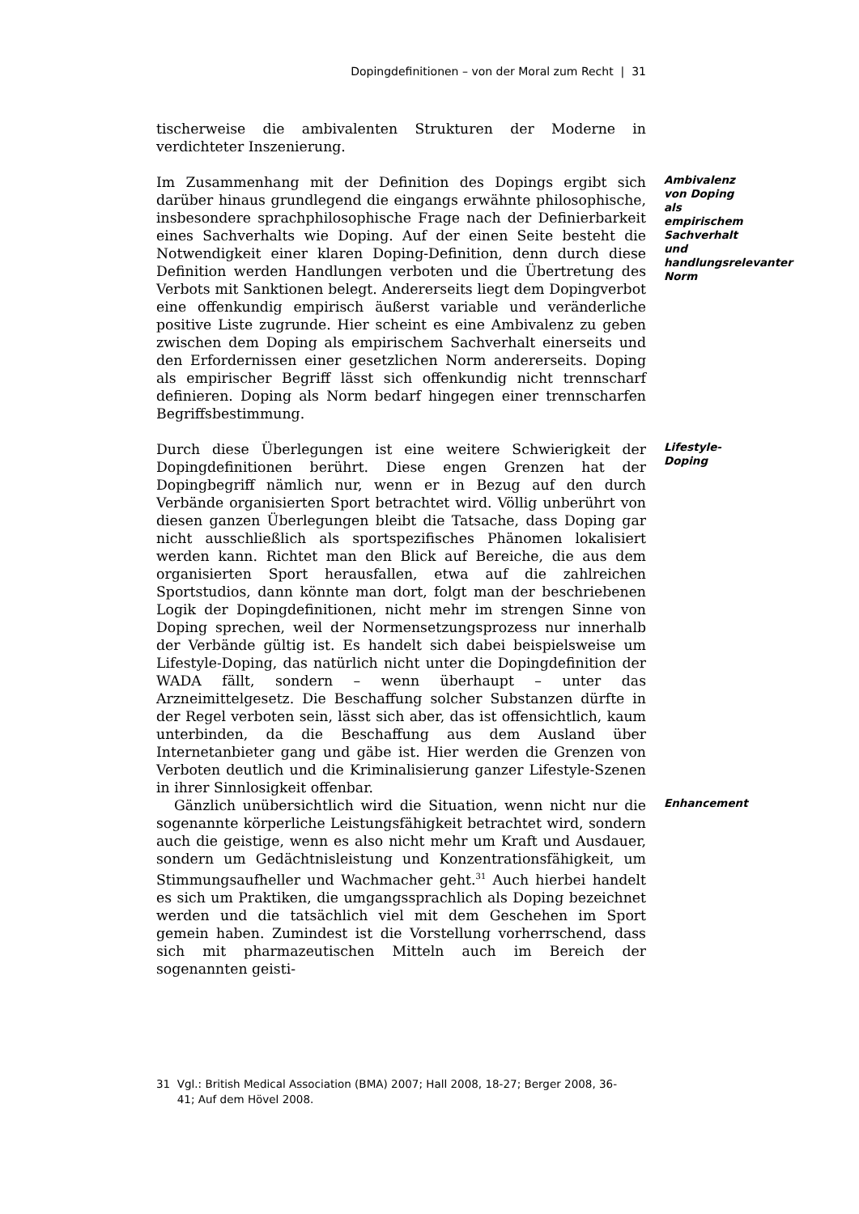Dopingdefinitionen – von der Moral zum Recht | 31
tischerweise die ambivalenten Strukturen der Moderne in verdichteter Inszenierung.
Im Zusammenhang mit der Definition des Dopings ergibt sich darüber hinaus grundlegend die eingangs erwähnte philosophische, insbesondere sprachphilosophische Frage nach der Definierbarkeit eines Sachverhalts wie Doping. Auf der einen Seite besteht die Notwendigkeit einer klaren Doping-Definition, denn durch diese Definition werden Handlungen verboten und die Übertretung des Verbots mit Sanktionen belegt. Andererseits liegt dem Dopingverbot eine offenkundig empirisch äußerst variable und veränderliche positive Liste zugrunde. Hier scheint es eine Ambivalenz zu geben zwischen dem Doping als empirischem Sachverhalt einerseits und den Erfordernissen einer gesetzlichen Norm andererseits. Doping als empirischer Begriff lässt sich offenkundig nicht trennscharf definieren. Doping als Norm bedarf hingegen einer trennscharfen Begriffsbestimmung.
Ambivalenz von Doping als empirischem Sachverhalt und handlungsrelevanter Norm
Durch diese Überlegungen ist eine weitere Schwierigkeit der Dopingdefinitionen berührt. Diese engen Grenzen hat der Dopingbegriff nämlich nur, wenn er in Bezug auf den durch Verbände organisierten Sport betrachtet wird. Völlig unberührt von diesen ganzen Überlegungen bleibt die Tatsache, dass Doping gar nicht ausschließlich als sportspezifisches Phänomen lokalisiert werden kann. Richtet man den Blick auf Bereiche, die aus dem organisierten Sport herausfallen, etwa auf die zahlreichen Sportstudios, dann könnte man dort, folgt man der beschriebenen Logik der Dopingdefinitionen, nicht mehr im strengen Sinne von Doping sprechen, weil der Normensetzungsprozess nur innerhalb der Verbände gültig ist. Es handelt sich dabei beispielsweise um Lifestyle-Doping, das natürlich nicht unter die Dopingdefinition der WADA fällt, sondern – wenn überhaupt – unter das Arzneimittelgesetz. Die Beschaffung solcher Substanzen dürfte in der Regel verboten sein, lässt sich aber, das ist offensichtlich, kaum unterbinden, da die Beschaffung aus dem Ausland über Internetanbieter gang und gäbe ist. Hier werden die Grenzen von Verboten deutlich und die Kriminalisierung ganzer Lifestyle-Szenen in ihrer Sinnlosigkeit offenbar.
Lifestyle-Doping
Gänzlich unübersichtlich wird die Situation, wenn nicht nur die sogenannte körperliche Leistungsfähigkeit betrachtet wird, sondern auch die geistige, wenn es also nicht mehr um Kraft und Ausdauer, sondern um Gedächtnisleistung und Konzentrationsfähigkeit, um Stimmungsaufheller und Wachmacher geht.<sup>31</sup> Auch hierbei handelt es sich um Praktiken, die umgangssprachlich als Doping bezeichnet werden und die tatsächlich viel mit dem Geschehen im Sport gemein haben. Zumindest ist die Vorstellung vorherrschend, dass sich mit pharmazeutischen Mitteln auch im Bereich der sogenannten geisti-
Enhancement
31 Vgl.: British Medical Association (BMA) 2007; Hall 2008, 18-27; Berger 2008, 36-
41; Auf dem Hövel 2008.